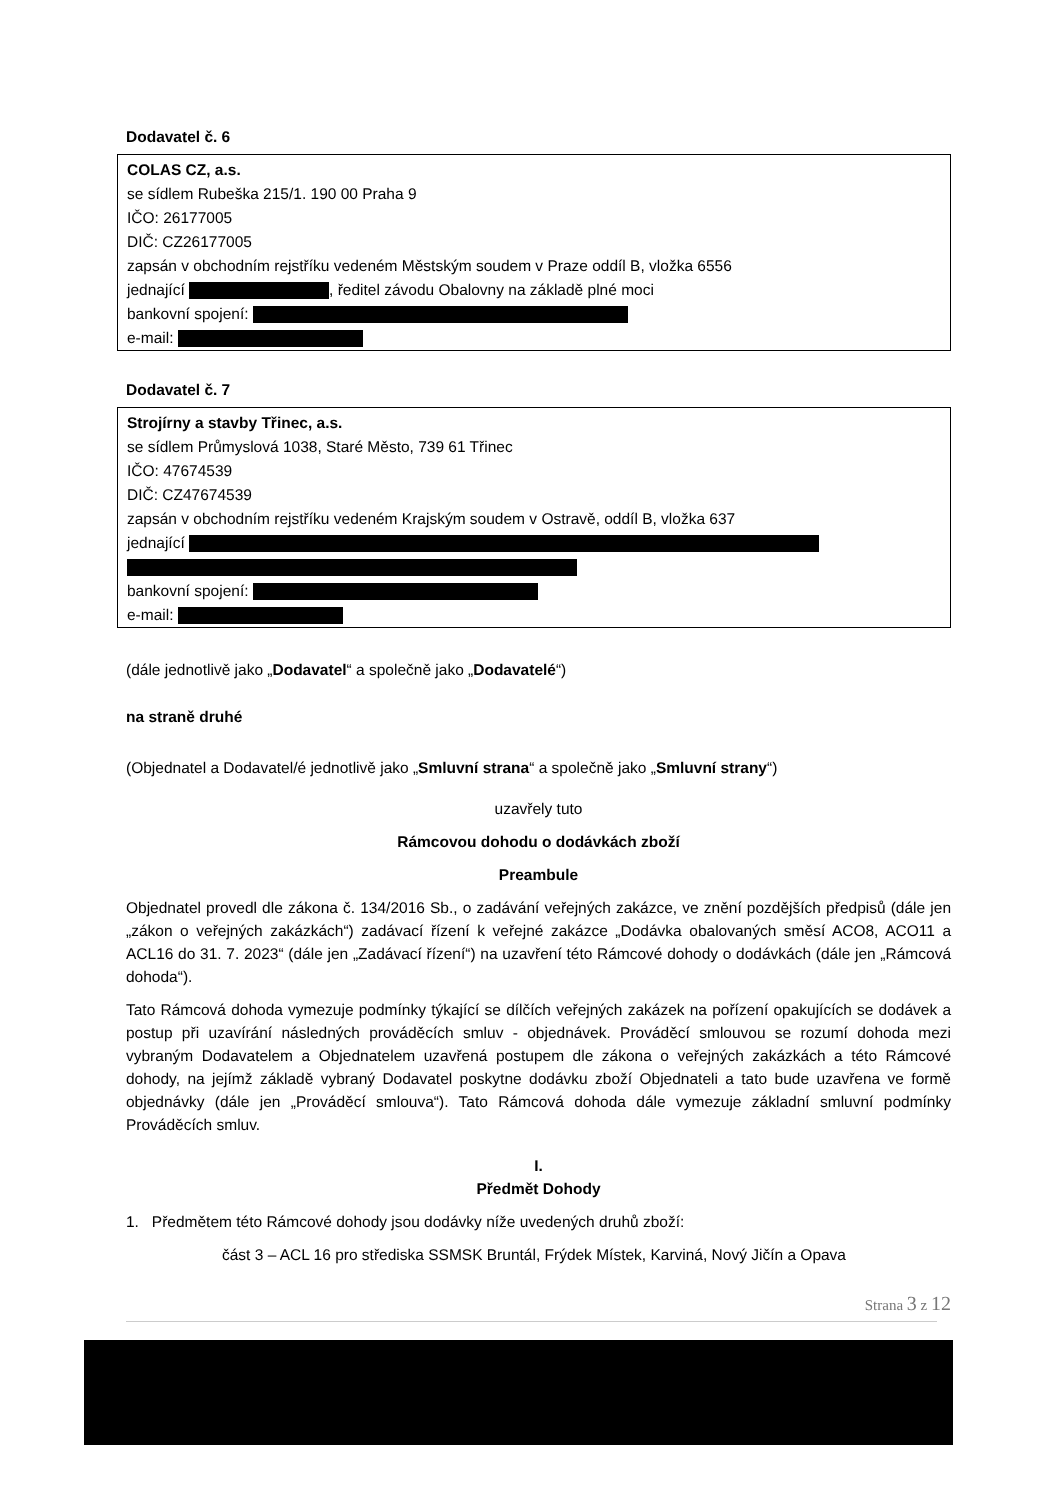Dodavatel č. 6
COLAS CZ, a.s.
se sídlem Rubeška 215/1. 190 00 Praha 9
IČO: 26177005
DIČ: CZ26177005
zapsán v obchodním rejstříku vedeném Městským soudem v Praze oddíl B, vložka 6556
jednající , ředitel závodu Obalovny na základě plné moci
bankovní spojení:
e-mail:
Dodavatel č. 7
Strojírny a stavby Třinec, a.s.
se sídlem Průmyslová 1038, Staré Město, 739 61 Třinec
IČO: 47674539
DIČ: CZ47674539
zapsán v obchodním rejstříku vedeném Krajským soudem v Ostravě, oddíl B, vložka 637
jednající
bankovní spojení:
e-mail:
(dále jednotlivě jako „Dodavatel“ a společně jako „Dodavatelé“)
na straně druhé
(Objednatel a Dodavatel/é jednotlivě jako „Smluvní strana“ a společně jako „Smluvní strany“)
uzavřely tuto
Rámcovou dohodu o dodávkách zboží
Preambule
Objednatel provedl dle zákona č. 134/2016 Sb., o zadávání veřejných zakázce, ve znění pozdějších předpisů (dále jen „zákon o veřejných zakázkách“) zadávací řízení k veřejné zakázce „Dodávka obalovaných směsí ACO8, ACO11 a ACL16 do 31. 7. 2023“ (dále jen „Zadávací řízení“) na uzavření této Rámcové dohody o dodávkách (dále jen „Rámcová dohoda“).
Tato Rámcová dohoda vymezuje podmínky týkající se dílčích veřejných zakázek na pořízení opakujících se dodávek a postup při uzavírání následných prováděcích smluv - objednávek. Prováděcí smlouvou se rozumí dohoda mezi vybraným Dodavatelem a Objednatelem uzavřená postupem dle zákona o veřejných zakázkách a této Rámcové dohody, na jejímž základě vybraný Dodavatel poskytne dodávku zboží Objednateli a tato bude uzavřena ve formě objednávky (dále jen „Prováděcí smlouva“). Tato Rámcová dohoda dále vymezuje základní smluvní podmínky Prováděcích smluv.
I.
Předmět Dohody
1. Předmětem této Rámcové dohody jsou dodávky níže uvedených druhů zboží:
část 3 – ACL 16 pro střediska SSMSK Bruntál, Frýdek Místek, Karviná, Nový Jičín a Opava
Strana 3 z 12